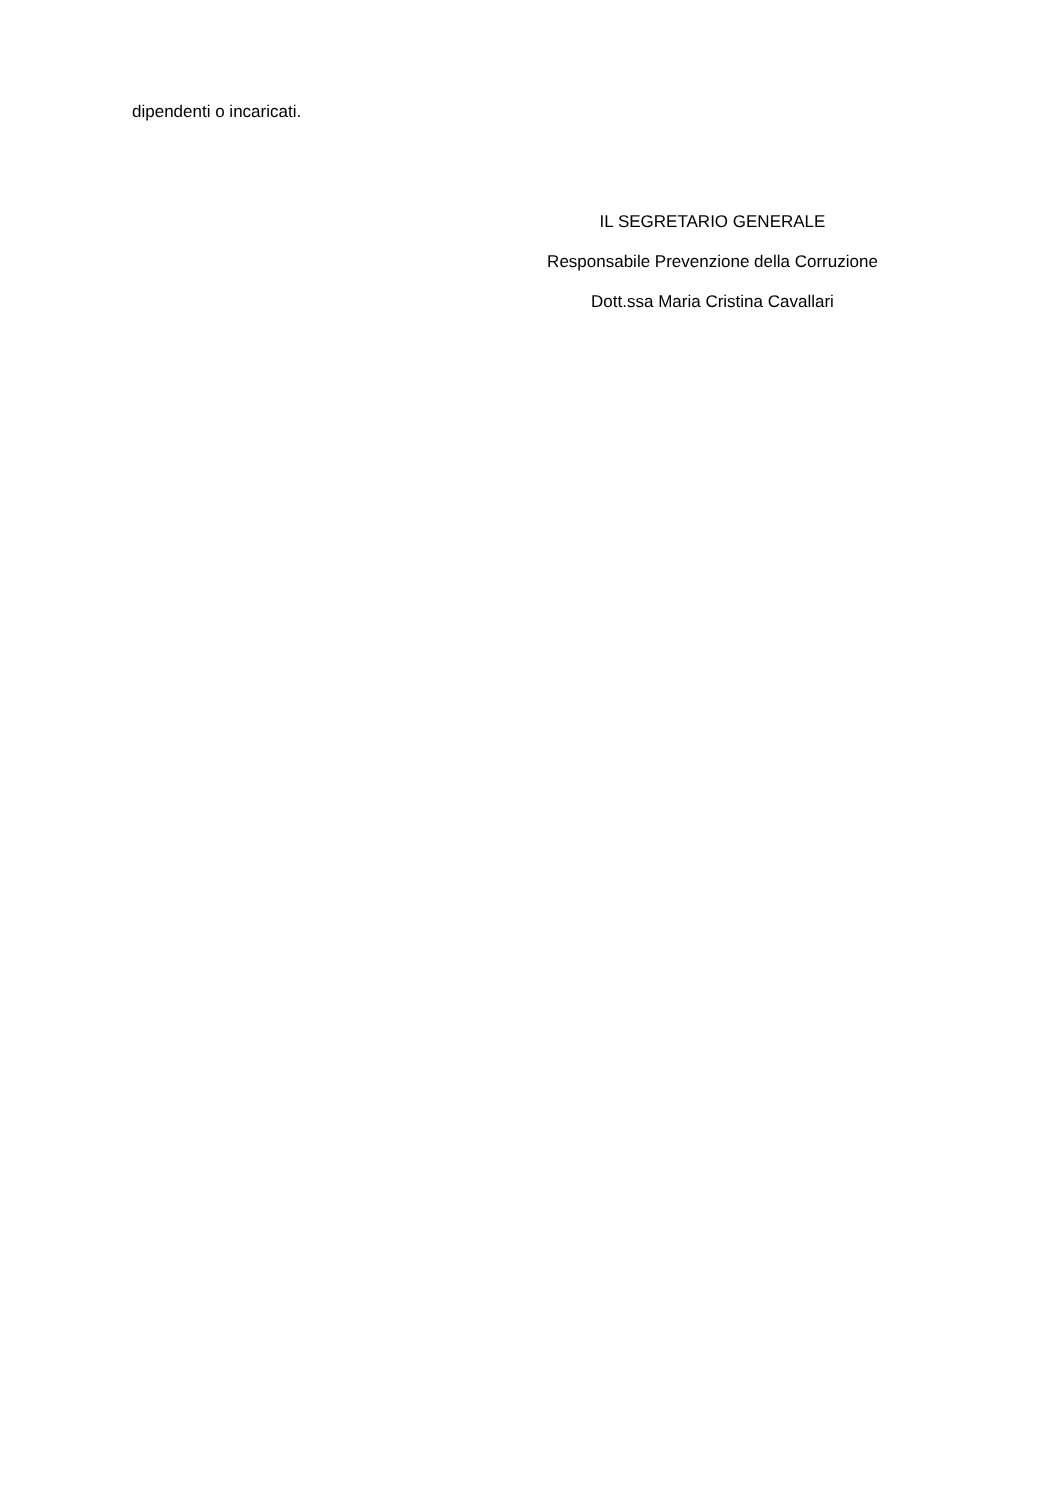dipendenti o incaricati.
IL SEGRETARIO GENERALE
Responsabile Prevenzione della Corruzione
Dott.ssa Maria Cristina Cavallari